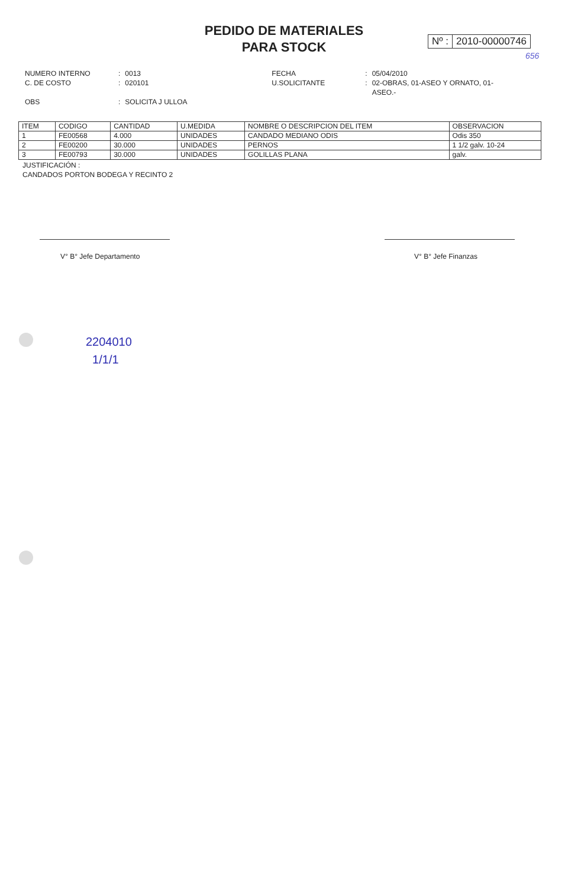PEDIDO DE MATERIALES
PARA STOCK
Nº : 2010-00000746
656
| NUMERO INTERNO | : | 0013 | FECHA | : | 05/04/2010 |
| C. DE COSTO | : | 020101 | U.SOLICITANTE | : | 02-OBRAS, 01-ASEO Y ORNATO, 01- ASEO.- |
| OBS | : | SOLICITA J ULLOA | | | |
| ITEM | CODIGO | CANTIDAD | U.MEDIDA | NOMBRE O DESCRIPCION DEL ITEM | OBSERVACION |
| --- | --- | --- | --- | --- | --- |
| 1 | FE00568 | 4.000 | UNIDADES | CANDADO MEDIANO ODIS | Odis 350 |
| 2 | FE00200 | 30.000 | UNIDADES | PERNOS | 1 1/2 galv. 10-24 |
| 3 | FE00793 | 30.000 | UNIDADES | GOLILLAS PLANA | galv. |
JUSTIFICACIÓN :
CANDADOS PORTON BODEGA Y RECINTO 2
V° B° Jefe Departamento V° B° Jefe Finanzas
2204010
1/1/1